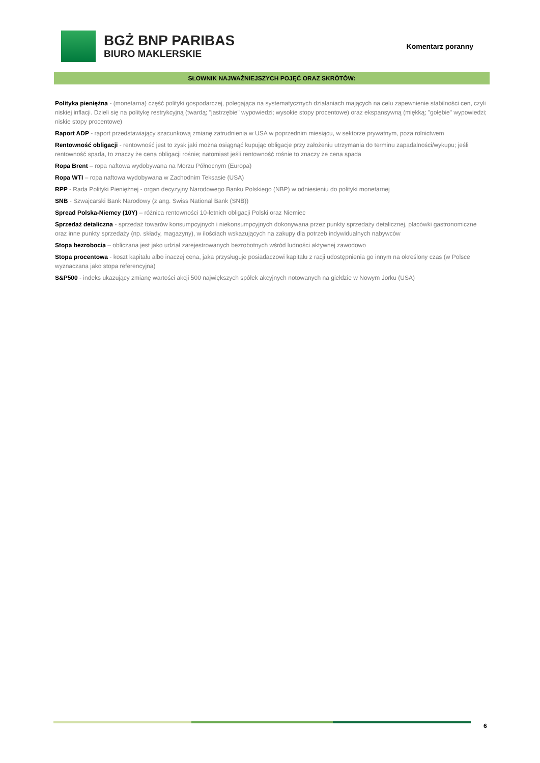BGŻ BNP PARIBAS
BIURO MAKLERSKIE
Komentarz poranny
SŁOWNIK NAJWAŻNIEJSZYCH POJĘĆ ORAZ SKRÓTÓW:
Polityka pieniężna - (monetarna) część polityki gospodarczej, polegająca na systematycznych działaniach mających na celu zapewnienie stabilności cen, czyli niskiej inflacji. Dzieli się na politykę restrykcyjną (twardą; "jastrzębie" wypowiedzi; wysokie stopy procentowe) oraz ekspansywną (miękką; "gołębie" wypowiedzi; niskie stopy procentowe)
Raport ADP - raport przedstawiający szacunkową zmianę zatrudnienia w USA w poprzednim miesiącu, w sektorze prywatnym, poza rolnictwem
Rentowność obligacji - rentowność jest to zysk jaki można osiągnąć kupując obligacje przy założeniu utrzymania do terminu zapadalności/wykupu; jeśli rentowność spada, to znaczy że cena obligacji rośnie; natomiast jeśli rentowność rośnie to znaczy że cena spada
Ropa Brent – ropa naftowa wydobywana na Morzu Północnym (Europa)
Ropa WTI – ropa naftowa wydobywana w Zachodnim Teksasie (USA)
RPP - Rada Polityki Pieniężnej - organ decyzyjny Narodowego Banku Polskiego (NBP) w odniesieniu do polityki monetarnej
SNB - Szwajcarski Bank Narodowy (z ang. Swiss National Bank (SNB))
Spread Polska-Niemcy (10Y) – różnica rentowności 10-letnich obligacji Polski oraz Niemiec
Sprzedaż detaliczna - sprzedaż towarów konsumpcyjnych i niekonsumpcyjnych dokonywana przez punkty sprzedaży detalicznej, placówki gastronomiczne oraz inne punkty sprzedaży (np. składy, magazyny), w ilościach wskazujących na zakupy dla potrzeb indywidualnych nabywców
Stopa bezrobocia – obliczana jest jako udział zarejestrowanych bezrobotnych wśród ludności aktywnej zawodowo
Stopa procentowa - koszt kapitału albo inaczej cena, jaka przysługuje posiadaczowi kapitału z racji udostępnienia go innym na określony czas (w Polsce wyznaczana jako stopa referencyjna)
S&P500 - indeks ukazujący zmianę wartości akcji 500 największych spółek akcyjnych notowanych na giełdzie w Nowym Jorku (USA)
6